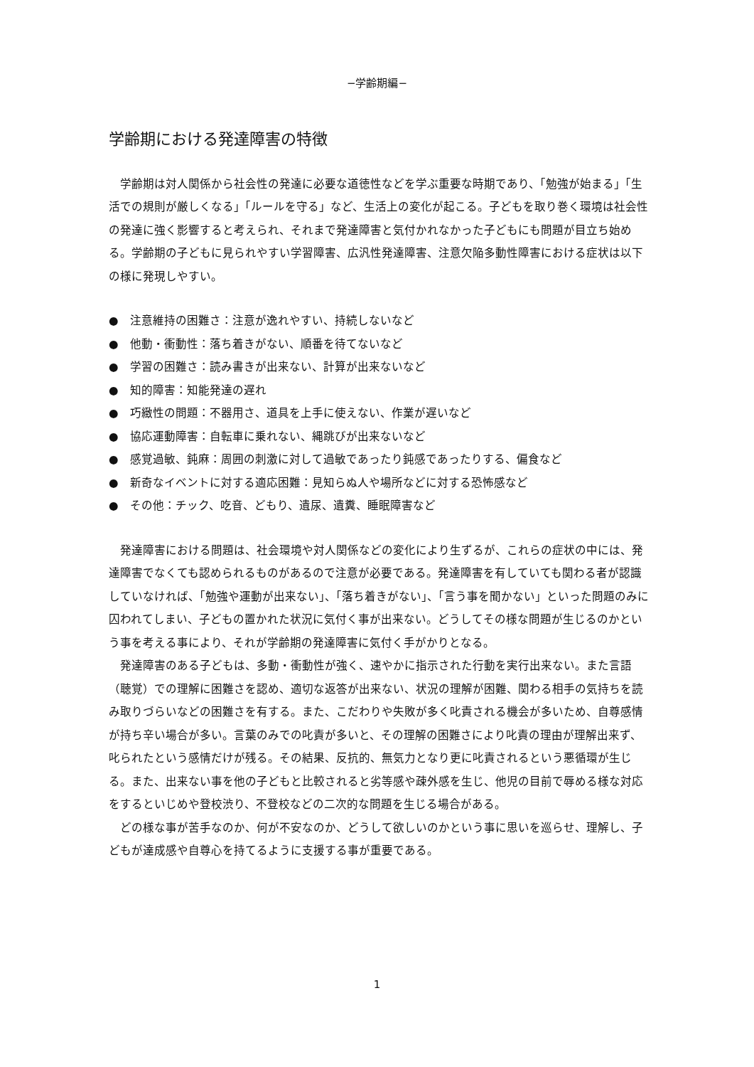−学齢期編−
学齢期における発達障害の特徴
　学齢期は対人関係から社会性の発達に必要な道徳性などを学ぶ重要な時期であり、「勉強が始まる」「生活での規則が厳しくなる」「ルールを守る」など、生活上の変化が起こる。子どもを取り巻く環境は社会性の発達に強く影響すると考えられ、それまで発達障害と気付かれなかった子どもにも問題が目立ち始める。学齢期の子どもに見られやすい学習障害、広汎性発達障害、注意欠陥多動性障害における症状は以下の様に発現しやすい。
●　注意維持の困難さ：注意が逸れやすい、持続しないなど
●　他動・衝動性：落ち着きがない、順番を待てないなど
●　学習の困難さ：読み書きが出来ない、計算が出来ないなど
●　知的障害：知能発達の遅れ
●　巧緻性の問題：不器用さ、道具を上手に使えない、作業が遅いなど
●　協応運動障害：自転車に乗れない、縄跳びが出来ないなど
●　感覚過敏、鈍麻：周囲の刺激に対して過敏であったり鈍感であったりする、偏食など
●　新奇なイベントに対する適応困難：見知らぬ人や場所などに対する恐怖感など
●　その他：チック、吃音、どもり、遺尿、遺糞、睡眠障害など
　発達障害における問題は、社会環境や対人関係などの変化により生ずるが、これらの症状の中には、発達障害でなくても認められるものがあるので注意が必要である。発達障害を有していても関わる者が認識していなければ、「勉強や運動が出来ない」、「落ち着きがない」、「言う事を聞かない」といった問題のみに囚われてしまい、子どもの置かれた状況に気付く事が出来ない。どうしてその様な問題が生じるのかという事を考える事により、それが学齢期の発達障害に気付く手がかりとなる。
　発達障害のある子どもは、多動・衝動性が強く、速やかに指示された行動を実行出来ない。また言語（聴覚）での理解に困難さを認め、適切な返答が出来ない、状況の理解が困難、関わる相手の気持ちを読み取りづらいなどの困難さを有する。また、こだわりや失敗が多く叱責される機会が多いため、自尊感情が持ち辛い場合が多い。言葉のみでの叱責が多いと、その理解の困難さにより叱責の理由が理解出来ず、叱られたという感情だけが残る。その結果、反抗的、無気力となり更に叱責されるという悪循環が生じる。また、出来ない事を他の子どもと比較されると劣等感や疎外感を生じ、他児の目前で辱める様な対応をするといじめや登校渋り、不登校などの二次的な問題を生じる場合がある。
　どの様な事が苦手なのか、何が不安なのか、どうして欲しいのかという事に思いを巡らせ、理解し、子どもが達成感や自尊心を持てるように支援する事が重要である。
1